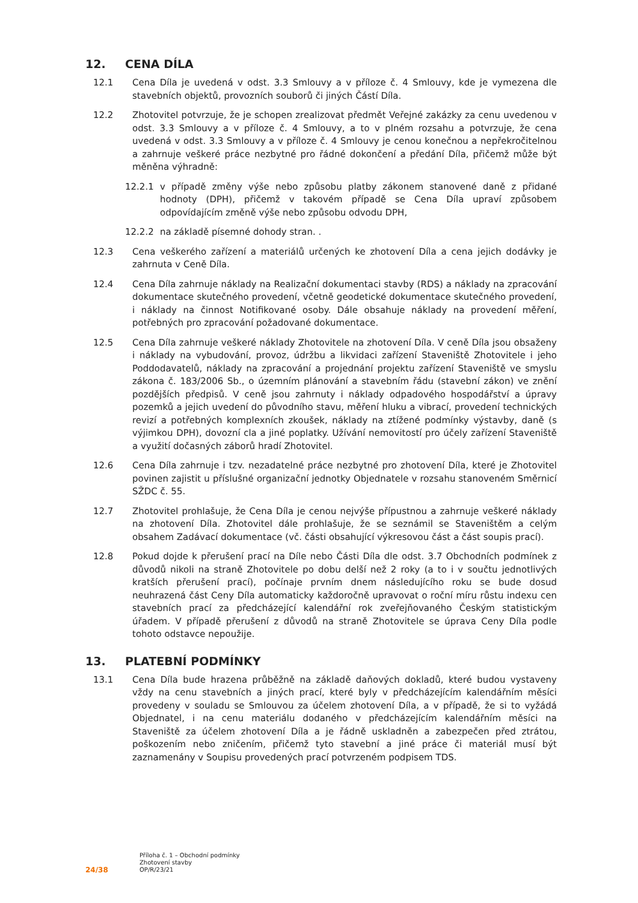12. CENA DÍLA
12.1 Cena Díla je uvedená v odst. 3.3 Smlouvy a v příloze č. 4 Smlouvy, kde je vymezena dle stavebních objektů, provozních souborů či jiných Částí Díla.
12.2 Zhotovitel potvrzuje, že je schopen zrealizovat předmět Veřejné zakázky za cenu uvedenou v odst. 3.3 Smlouvy a v příloze č. 4 Smlouvy, a to v plném rozsahu a potvrzuje, že cena uvedená v odst. 3.3 Smlouvy a v příloze č. 4 Smlouvy je cenou konečnou a nepřekročitelnou a zahrnuje veškeré práce nezbytné pro řádné dokončení a předání Díla, přičemž může být měněna výhradně:
12.2.1 v případě změny výše nebo způsobu platby zákonem stanovené daně z přidané hodnoty (DPH), přičemž v takovém případě se Cena Díla upraví způsobem odpovídajícím změně výše nebo způsobu odvodu DPH,
12.2.2 na základě písemné dohody stran. .
12.3 Cena veškerého zařízení a materiálů určených ke zhotovení Díla a cena jejich dodávky je zahrnuta v Ceně Díla.
12.4 Cena Díla zahrnuje náklady na Realizační dokumentaci stavby (RDS) a náklady na zpracování dokumentace skutečného provedení, včetně geodetické dokumentace skutečného provedení, i náklady na činnost Notifikované osoby. Dále obsahuje náklady na provedení měření, potřebných pro zpracování požadované dokumentace.
12.5 Cena Díla zahrnuje veškeré náklady Zhotovitele na zhotovení Díla. V ceně Díla jsou obsaženy i náklady na vybudování, provoz, údržbu a likvidaci zařízení Staveniště Zhotovitele i jeho Poddodavatelů, náklady na zpracování a projednání projektu zařízení Staveniště ve smyslu zákona č. 183/2006 Sb., o územním plánování a stavebním řádu (stavební zákon) ve znění pozdějších předpisů. V ceně jsou zahrnuty i náklady odpadového hospodářství a úpravy pozemků a jejich uvedení do původního stavu, měření hluku a vibrací, provedení technických revizí a potřebných komplexních zkoušek, náklady na ztížené podmínky výstavby, daně (s výjimkou DPH), dovozní cla a jiné poplatky. Užívání nemovitostí pro účely zařízení Staveniště a využití dočasných záborů hradí Zhotovitel.
12.6 Cena Díla zahrnuje i tzv. nezadatelné práce nezbytné pro zhotovení Díla, které je Zhotovitel povinen zajistit u příslušné organizační jednotky Objednatele v rozsahu stanoveném Směrnicí SŽDC č. 55.
12.7 Zhotovitel prohlašuje, že Cena Díla je cenou nejvýše přípustnou a zahrnuje veškeré náklady na zhotovení Díla. Zhotovitel dále prohlašuje, že se seznámil se Staveništěm a celým obsahem Zadávací dokumentace (vč. části obsahující výkresovou část a část soupis prací).
12.8 Pokud dojde k přerušení prací na Díle nebo Části Díla dle odst. 3.7 Obchodních podmínek z důvodů nikoli na straně Zhotovitele po dobu delší než 2 roky (a to i v součtu jednotlivých kratších přerušení prací), počínaje prvním dnem následujícího roku se bude dosud neuhrazená část Ceny Díla automaticky každoročně upravovat o roční míru růstu indexu cen stavebních prací za předcházející kalendářní rok zveřejňovaného Českým statistickým úřadem. V případě přerušení z důvodů na straně Zhotovitele se úprava Ceny Díla podle tohoto odstavce nepoužije.
13. PLATEBNÍ PODMÍNKY
13.1 Cena Díla bude hrazena průběžně na základě daňových dokladů, které budou vystaveny vždy na cenu stavebních a jiných prací, které byly v předcházejícím kalendářním měsíci provedeny v souladu se Smlouvou za účelem zhotovení Díla, a v případě, že si to vyžádá Objednatel, i na cenu materiálu dodaného v předcházejícím kalendářním měsíci na Staveniště za účelem zhotovení Díla a je řádně uskladněn a zabezpečen před ztrátou, poškozením nebo zničením, přičemž tyto stavební a jiné práce či materiál musí být zaznamenány v Soupisu provedených prací potvrzeném podpisem TDS.
24/38 Příloha č. 1 – Obchodní podmínky
Zhotovení stavby
OP/R/23/21